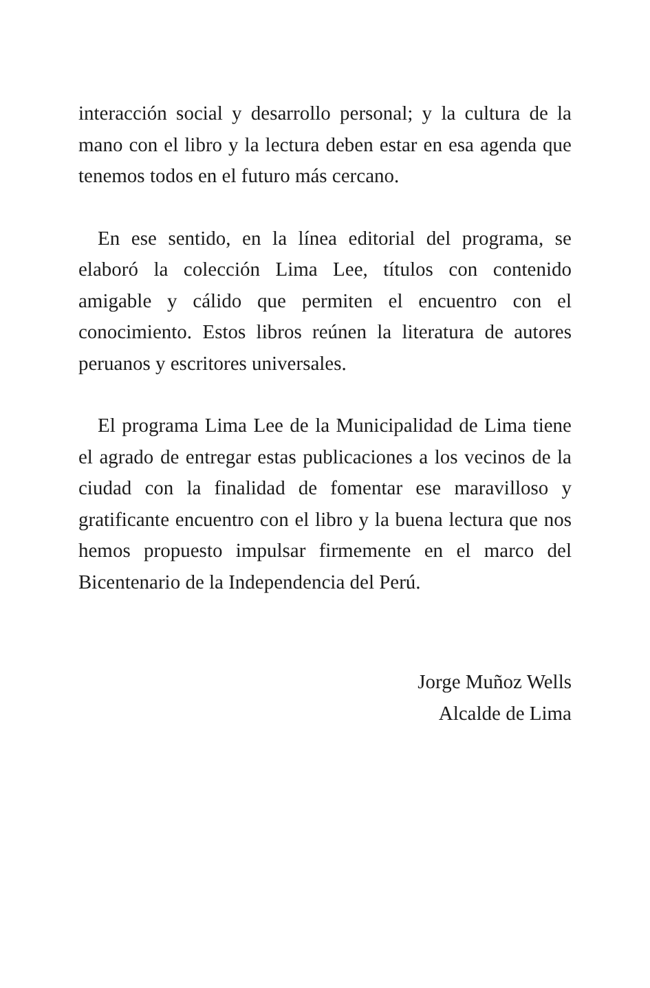interacción social y desarrollo personal; y la cultura de la mano con el libro y la lectura deben estar en esa agenda que tenemos todos en el futuro más cercano.
En ese sentido, en la línea editorial del programa, se elaboró la colección Lima Lee, títulos con contenido amigable y cálido que permiten el encuentro con el conocimiento. Estos libros reúnen la literatura de autores peruanos y escritores universales.
El programa Lima Lee de la Municipalidad de Lima tiene el agrado de entregar estas publicaciones a los vecinos de la ciudad con la finalidad de fomentar ese maravilloso y gratificante encuentro con el libro y la buena lectura que nos hemos propuesto impulsar firmemente en el marco del Bicentenario de la Independencia del Perú.
Jorge Muñoz Wells
Alcalde de Lima